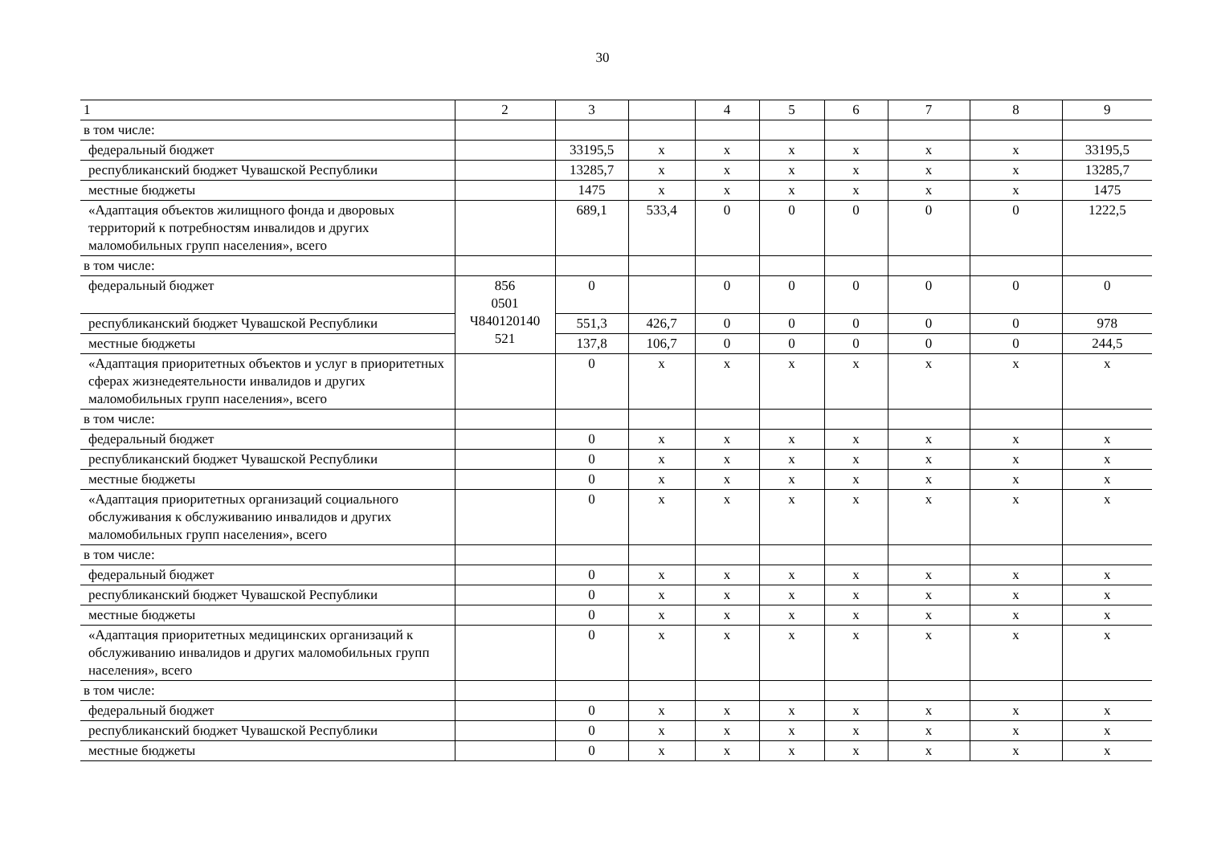30
| 1 | 2 | 3 | | 4 | 5 | 6 | 7 | 8 | 9 |
| --- | --- | --- | --- | --- | --- | --- | --- | --- | --- |
| в том числе: | | | | | | | | | |
| федеральный бюджет | | 33195,5 | x | x | x | x | x | x | 33195,5 |
| республиканский бюджет Чувашской Республики | | 13285,7 | x | x | x | x | x | x | 13285,7 |
| местные бюджеты | | 1475 | x | x | x | x | x | x | 1475 |
| «Адаптация объектов жилищного фонда и дворовых территорий к потребностям инвалидов и других маломобильных групп населения», всего | | 689,1 | 533,4 | 0 | 0 | 0 | 0 | 0 | 1222,5 |
| в том числе: | | | | | | | | | |
| федеральный бюджет | 856 0501 Ч840120140 521 | 0 | | 0 | 0 | 0 | 0 | 0 | 0 |
| республиканский бюджет Чувашской Республики | | 551,3 | 426,7 | 0 | 0 | 0 | 0 | 0 | 978 |
| местные бюджеты | | 137,8 | 106,7 | 0 | 0 | 0 | 0 | 0 | 244,5 |
| «Адаптация приоритетных объектов и услуг в приоритетных сферах жизнедеятельности инвалидов и других маломобильных групп населения», всего | | 0 | x | x | x | x | x | x | x |
| в том числе: | | | | | | | | | |
| федеральный бюджет | | 0 | x | x | x | x | x | x | x |
| республиканский бюджет Чувашской Республики | | 0 | x | x | x | x | x | x | x |
| местные бюджеты | | 0 | x | x | x | x | x | x | x |
| «Адаптация приоритетных организаций социального обслуживания к обслуживанию инвалидов и других маломобильных групп населения», всего | | 0 | x | x | x | x | x | x | x |
| в том числе: | | | | | | | | | |
| федеральный бюджет | | 0 | x | x | x | x | x | x | x |
| республиканский бюджет Чувашской Республики | | 0 | x | x | x | x | x | x | x |
| местные бюджеты | | 0 | x | x | x | x | x | x | x |
| «Адаптация приоритетных медицинских организаций к обслуживанию инвалидов и других маломобильных групп населения», всего | | 0 | x | x | x | x | x | x | x |
| в том числе: | | | | | | | | | |
| федеральный бюджет | | 0 | x | x | x | x | x | x | x |
| республиканский бюджет Чувашской Республики | | 0 | x | x | x | x | x | x | x |
| местные бюджеты | | 0 | x | x | x | x | x | x | x |